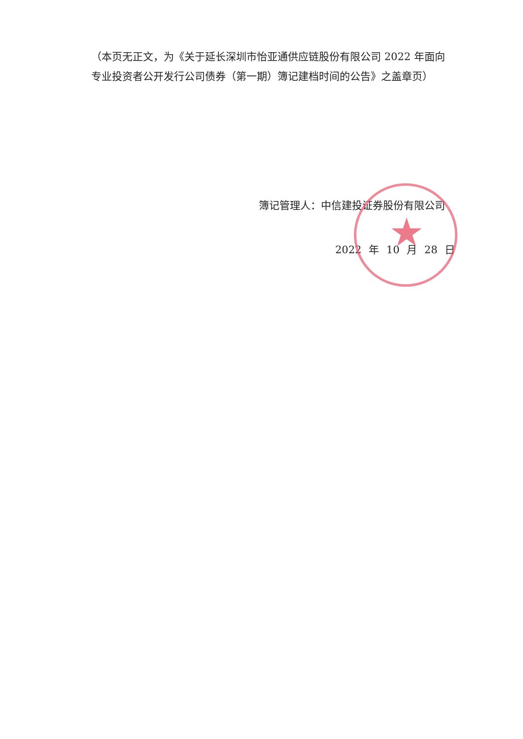★
（本页无正文，为《关于延长深圳市怡亚通供应链股份有限公司 2022 年面向专业投资者公开发行公司债券（第一期）簿记建档时间的公告》之盖章页）
簿记管理人：中信建投证券股份有限公司
2022 年 10 月 28 日